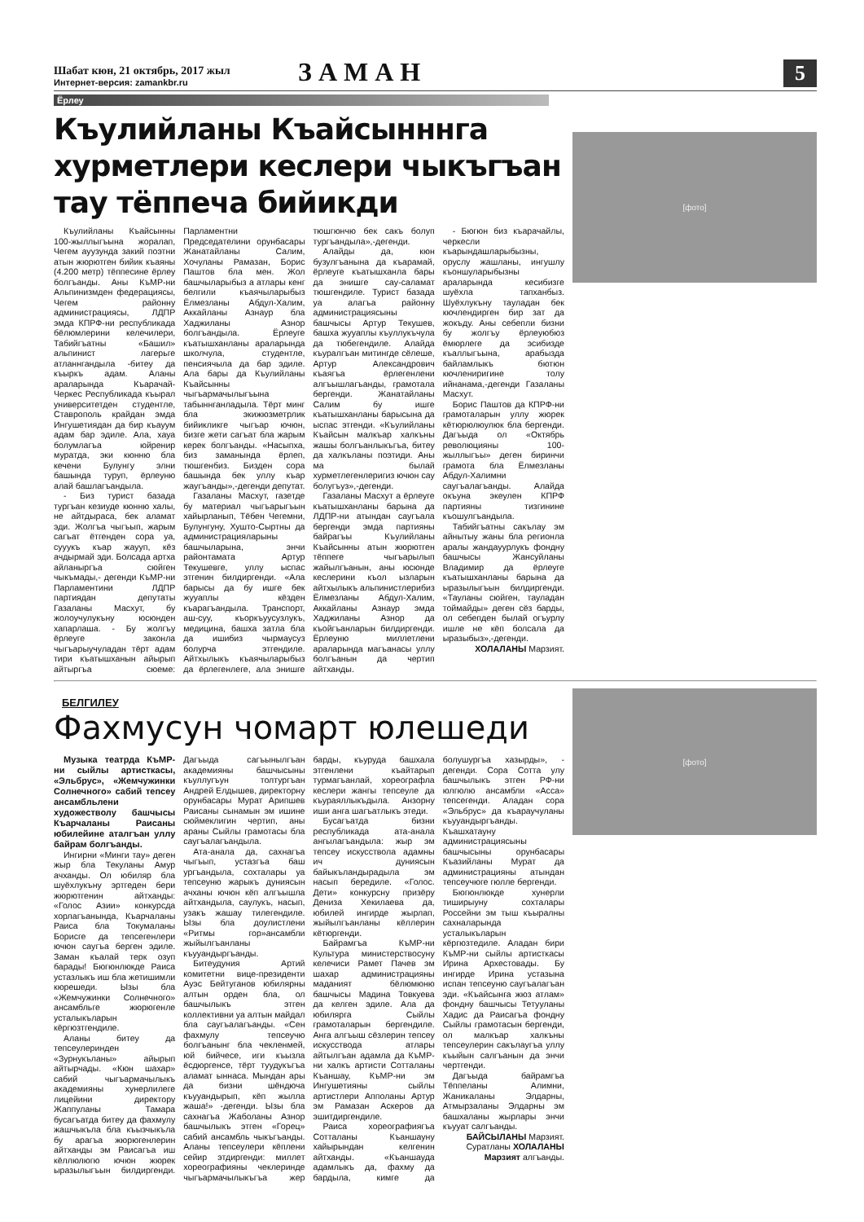Шабат кюн, 21 октябрь, 2017 жыл
Интернет-версия: zamankbr.ru
ЗАМАН
5
Ёрлеу
Къулийланы Къайсынннга хурметлери кеслери чыкъгъан тау тёппеча бийикди
Къулийланы Къайсынны 100-жыллыгъына жоралап, Чегем ауузунда закий поэтни атын жюрютген бийик къаяны (4.200 метр) тёппесине ёрлеу болгъанды. Аны КъМР-ни Альпинизмден федерациясы, Чегем районну администрациясы, ЛДПР эмда КПРФ-ни республикада бёлюмлерини келечилери, Табийгъатны «Башил» альпинист лагерьге атланнгандыла -битеу да къыркъ адам. Аланы араларында Къарачай-Черкес Республикада къырал университетден студентле, Ставрополь крайдан эмда Ингушетиядан да бир къауум адам бар эдиле. Ала, хауа болумлагъа юйренир муратда, эки кюнню бла кечени Булунгу элни башында туруп, ёрлеуню алай башлагъандыла.
- Биз турист базада тургъан кезиуде кюнню халы, не айтдыраса, бек аламат эди. Жолгъа чыгъып, жарым сагъат ётгенден сора уа, сууукъ къар жаууп, кёз ачдырмай эди. Болсада артха айланыргъа сюйген чыкъмады,- дегенди КъМР-ни Парламентини ЛДПР партиядан депутаты Газаланы Масхут, бу жолоучулукъну юсюнден хапарлаша. - Бу жолгъу ёрлеуге закон­ла чыгъарыучуладан тёрт адам тири къатышханын айырып айтыргъа сюеме: Парламентни Председателини орунбасары Жанатайланы Салим, Хочуланы Рамазан, Борис Паштов бла мен. Жол башчыларыбыз а атлары кенг белгили къаячыларыбыз Ёлмезланы Абдул-Халим, Аккайланы Азнаур бла Хаджиланы Азнор болгъандыла. Ёрлеуге къатышханланы араларында школчула, студентле, пенсиячыла да бар эдиле. Ала бары да Къулийланы Къайсынны чыгъармачылыгъына табыннганладыла. Тёрт минг бла экижюзметрлик бийикликге чыгъар ючюн, бизге жети сагъат бла жарым керек болгъанды. «Насыпха, биз заманында ёрлеп, тюшгенбиз. Бизден сора башында бек уллу къар жаугъанды»,-дегенди депутат.
Газаланы Масхут, газетде бу материал чыгъарыгъын хайырланып, Тёбен Чегемни, Булунгуну, Хушто-Сыртны да администрацияларыны башчыларына, энчи районтамата Артур Текушевге, уллу ыспас этгенин билдиргенди. «Ала барысы да бу ишге бек жууаплы кёзден къарагъандыла. Транспорт, аш-суу, къоркъуусузлукъ, медицина, башха затла бла да ишибиз чырмаусуз болурча этгендиле. Айтхылыкъ къаячыларыбыз да ёрлегенлеге, ала энишге тюшгюнчю бек сакъ болуп тургъандыла»,-дегенди.
Алайды да, кюн бузулгъанына да къарамай, ёрлеуге къатышханла бары да энишге сау-саламат тюшгендиле. Турист базада уа алагъа районну администрациясыны башчысы Артур Текушев, башха жууаплы къуллукъчула да тюбегендиле. Алайда къуралгъан митингде сёлеше, Артур Александрович къаягъа ёрлегенлени алгъышлагъанды, грамотала бергенди. Жанатайланы Салим бу ишге къатышханланы барысына да ыспас этгенди. «Къулийланы Къайсын малкъар халкъны жашы болгъанлыкъгъа, битеу да халкъланы поэтиди. Аны ма былай хурметлегенлеригиз ючюн сау болугъуз»,-дегенди.
Газаланы Масхут а ёрлеуге къатышханланы барына да ЛДПР-ни атындан саугъала бергенди эмда партияны байрагъы Къулийланы Къайсынны атын жюрютген тёппеге чыгъарылып жайылгъанын, аны юсюнде кеслерини къол ызларын айтхылыкъ альпинистлерибиз Ёлмезланы Абдул-Халим, Аккайланы Азнаур эмда Хаджиланы Азнор да къойгъанларын билдиргенди. Ёрлеуню миллетлени араларында магъанасы уллу болгъанын да чертип айтханды.
- Бюгюн биз къарачайлы, черкесли къарындашларыбызны, оруслу жашланы, ингушлу къоншуларыбызны араларында кесибизге шуёхла тапханбыз. Шуёхлукъну тауладан бек кючлендирген бир зат да жокъду. Аны себепли бизни бу жолгъу ёрлеуюбюз ёмюрлеге да эсибизде къаллыгъына, арабызда байламлыкъ бютюн кючлениригине толу ийнанама,-дегенди Газаланы Масхут.
Борис Паштов да КПРФ-ни грамоталарын уллу жюрек кётюрюлюулюк бла бергенди. Дагъыда ол «Октябрь революцияны 100-жыллыгъы» деген биринчи грамота бла Ёлмезланы Абдул-Халимни саугъалагъанды. Алайда окъуна экеулен КПРФ партияны тизгинине къошулгъандыла.
Табийгъатны сакълау эм айнытыу жаны бла регионла аралы жандауурлукъ фондну башчысы Жансуйланы Владимир да ёрлеуге къатышханланы барына да ыразылыгъын билдиргенди. «Тауланы сюйген, таул­адан тоймайды» деген сёз барды, ол себепден былай огъурлу ишле не кёп болсала да ыразыбыз»,-дегенди.
ХОЛАЛАНЫ Марзият.
[фото]
БЕЛГИЛЕУ
Фахмусун чомарт юлешеди
Музыка театрда КъМР-ни сыйлы артисткасы, «Эльбрус», «Жемчужинки Солнечного» сабий тепсеу ансамбльлени художестволу башчысы Къарчаланы Раисаны юбилейине аталгъан уллу байрам болгъанды.
Ингирни «Минги тау» деген жыр бла Текуланы Амур ачханды. Ол юбиляр бла шуёхлукъну эртгеден бери жюрютгенин айтханды: «Голос Азии» конкурсда хорлагъанында, Къарчаланы Раиса бла Токумаланы Борисге да тепсегенлери ючюн саугъа берген эдиле. Заман къалай терк озуп барады! Бюгюнлюкде Раиса устазлыкъ иш бла жетишимли кюрешеди. Ызы бла «Жемчужинки Солнечного» ансамбльге жюрюгенле усталыкъларын кёргюзтгендиле.
Аланы битеу да тепсеулеринден «Зурнукъланы» айырып айтырчады. «Кюн шахар» сабий чыгъармачылыкъ академияны хунерлилеге лицейини директору Жаппуланы Тамара бусагъатда битеу да фахмулу жашчыкъла бла къызчыкъла бу арагъа жюрюгенлерин айтханды эм Раисагъа иш кёллюлюгю ючюн жюрек ыразылыгъын билдиргенди. Дагъыда сагъынылгъан академияны башчысыны къуллугъун толтургъан Андрей Елдышев, директорну орунбасары Мурат Арипшев Раисаны сынамын эм ишине сюймеклигин чертип, аны араны Сыйлы грамотасы бла саугъалагъандыла.
Ата-анала да, сахнагъа чыгъып, устазгъа баш ургъандыла, сохталары уа тепсеуню жарыкъ дуниясын ачханы ючюн кёп алгъышла айтхандыла, саулукъ, насып, узакъ жашау тилегендиле. Ызы бла доулистлени «Ритмы гор»ансамбли жыйылгъанланы къууандыргъанды.
Битеудуния Артий комитетни вице-президенти Ауэс Бейтуганов юбилярны алтын орден бла, ол башчылыкъ этген коллективни уа алтын майдал бла саугъалагъанды. «Сен фахмулу тепсеучю болгъанынг бла чеклен­мей, юй бийчесе, иги къызла ёсдюргенсе, тёрт туудукъгъа аламат ынн­аса. Мындан ары да бизни шёндюча къууандырып, кёп жылла жаша!» -дегенди. Ызы бла сахнагъа Жаболаны Азнор башчылыкъ этген «Горец» сабий ансамбль чыкъгъанды. Аланы тепсеулери кёплени сейир этдиргенди: миллет хореографияны чеклеринде чыгъармачылыкъгъа жер барды, къуруда башхала этгенлени къайтарып турмагъанлай, хореографла кеслери жангы тепсеуле да къураяллыкъдыла. Анзорну иши анга шагъатлыкъ этеди.
Бусагъатда бизни республикада ата-анала ангылагъандыла: жыр эм тепсеу искусствола адамны ич дуниясын байыкъландырадыла эм насып бередиле. «Голос. Дети» конкурсну призёру Дениза Хекилаева да, юбилей ингирде жырлап, жыйылгъанланы кёллерин кётюргенди.
Байрамгъа КъМР-ни Культура министерствосуну келечиси Рамет Пачев эм шахар администрацияны маданият бёлюмюню башчысы Мадина Товкуева да келген эдиле. Ала да юбилярга Сыйлы грамоталарын бергендиле. Анга алгъыш сёзлерин тепсеу искусствода атлары айтылгъан адамла да КъМР-ни халкъ артисти Сотталаны Къаншау, КъМР-ни эм Ингушетияны сыйлы артистлери Апполаны Артур эм Рамазан Аскеров да эшитдиргендиле.
Раиса хореографиягъа Сотталаны Къаншауну хайырындан келгенин айтханды. «Къаншауда адамлыкъ да, фахму да бардыла, кимге да болушургъа хазырды», - дегенди. Сора Сотта улу башчылыкъ этген РФ-ни юлгюлю ансамбли «Асса» тепсегенди. Аладан сора «Эльбрус» да къараучуланы къууандыргъанды. Къашхатауну администрациясыны башчысыны орунбасары Къазийланы Мурат да администрацияны атындан тепсеучюге гюлле бергенди.
Бюгюнлюкде хунерли тиширыуну сохталары Россейни эм тыш къыралны сахналарында усталыкъларын кёргюзтедиле. Аладан бири КъМР-ни сыйлы артисткасы Ирина Архестовады. Бу ингирде Ирина устазына испан тепсеуню саугъалагъан эди. «Къайсынга жюз атлам» фондну башчысы Тетууланы Хадис да Раисагъа фондну Сыйлы грамотасын бергенди, ол малкъар халкъны тепсеулерин сакълаугъа уллу къыйын салгъанын да энчи чертгенди.
Дагъыда байрамгъа Тёппеланы Алимни, Жаникаланы Элдарны, Атмырзаланы Элдарны эм башхаланы жырлары энчи къууат салгъанды.
БАЙСЫЛАНЫ Марзият.
Суратланы ХОЛАЛАНЫ Марзият алгъанды.
[фото]